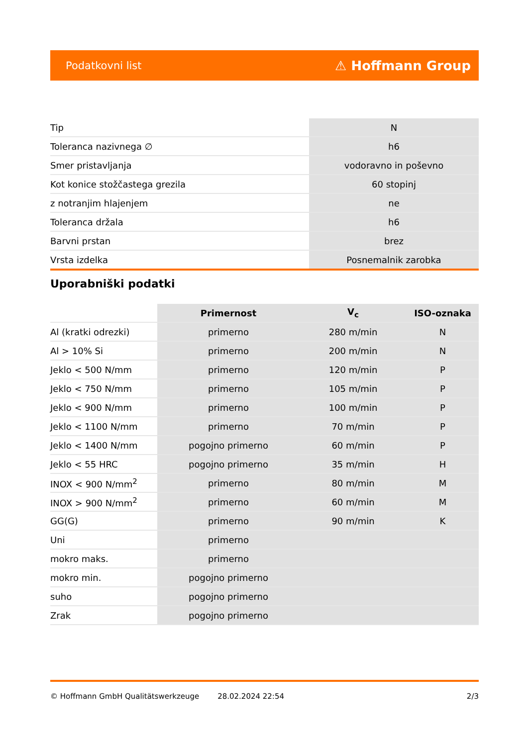Podatkovni list ⚠ Hoffmann Group
| Tip | N |
| Toleranca nazivnega ∅ | h6 |
| Smer pristavljanja | vodoravno in poševno |
| Kot konice stožčastega grezila | 60 stopinj |
| z notranjim hlajenjem | ne |
| Toleranca držala | h6 |
| Barvni prstan | brez |
| Vrsta izdelka | Posnemalnik zarobka |
Uporabniški podatki
| | Primernost | V<sub>c</sub> | ISO-oznaka |
| --- | --- | --- | --- |
| Al (kratki odrezki) | primerno | 280 m/min | N |
| Al > 10% Si | primerno | 200 m/min | N |
| Jeklo < 500 N/mm | primerno | 120 m/min | P |
| Jeklo < 750 N/mm | primerno | 105 m/min | P |
| Jeklo < 900 N/mm | primerno | 100 m/min | P |
| Jeklo < 1100 N/mm | primerno | 70 m/min | P |
| Jeklo < 1400 N/mm | pogojno primerno | 60 m/min | P |
| Jeklo < 55 HRC | pogojno primerno | 35 m/min | H |
| INOX < 900 N/mm<sup>2</sup> | primerno | 80 m/min | M |
| INOX > 900 N/mm<sup>2</sup> | primerno | 60 m/min | M |
| GG(G) | primerno | 90 m/min | K |
| Uni | primerno | | |
| mokro maks. | primerno | | |
| mokro min. | pogojno primerno | | |
| suho | pogojno primerno | | |
| Zrak | pogojno primerno | | |
© Hoffmann GmbH Qualitätswerkzeuge 28.02.2024 22:54 2/3